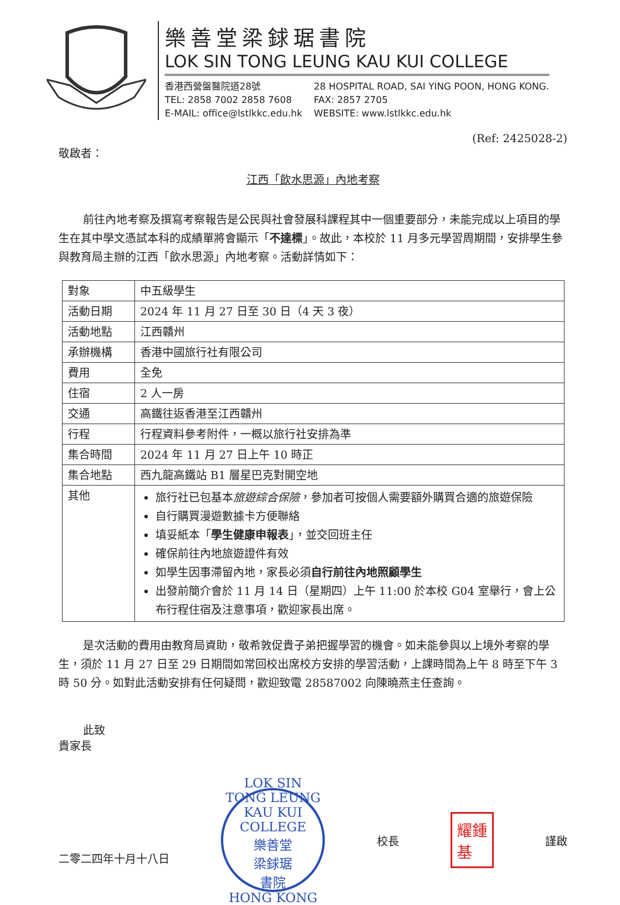樂善堂梁銶琚書院
LOK SIN TONG LEUNG KAU KUI COLLEGE
香港西營盤醫院道28號 28 HOSPITAL ROAD, SAI YING POON, HONG KONG. TEL: 2858 7002 2858 7608 FAX: 2857 2705 E-MAIL: office@lstlkkc.edu.hk WEBSITE: www.lstlkkc.edu.hk
(Ref: 2425028-2)
敬啟者：
江西「飲水思源」內地考察
前往內地考察及撰寫考察報告是公民與社會發展科課程其中一個重要部分，未能完成以上項目的學生在其中學文憑試本科的成績單將會顯示「不達標」。故此，本校於 11 月多元學習周期間，安排學生參與教育局主辦的江西「飲水思源」內地考察。活動詳情如下：
| 對象 | 中五級學生 |
| 活動日期 | 2024 年 11 月 27 日至 30 日（4 天 3 夜） |
| 活動地點 | 江西贛州 |
| 承辦機構 | 香港中國旅行社有限公司 |
| 費用 | 全免 |
| 住宿 | 2 人一房 |
| 交通 | 高鐵往返香港至江西贛州 |
| 行程 | 行程資料參考附件，一概以旅行社安排為準 |
| 集合時間 | 2024 年 11 月 27 日上午 10 時正 |
| 集合地點 | 西九龍高鐵站 B1 層星巴克對開空地 |
| 其他 | 旅行社已包基本 旅遊綜合保險 ，參加者可按個人需要額外購買合適的旅遊保險 自行購買漫遊數據卡方便聯絡 填妥紙本「 學生健康申報表 」，並交回班主任 確保前往內地旅遊證件有效 如學生因事滯留內地，家長必須 自行前往內地照顧學生 出發前簡介會於 11 月 14 日（星期四）上午 11:00 於本校 G04 室舉行，會上公布行程住宿及注意事項，歡迎家長出席。 |
是次活動的費用由教育局資助，敬希敦促貴子弟把握學習的機會。如未能參與以上境外考察的學生，須於 11 月 27 日至 29 日期間如常回校出席校方安排的學習活動，上課時間為上午 8 時至下午 3 時 50 分。如對此活動安排有任何疑問，歡迎致電 28587002 向陳曉燕主任查詢。
此致
貴家長
二零二四年十月十八日
LOK SIN TONG LEUNG KAU KUI COLLEGE
樂善堂
梁銶琚
書院
HONG KONG
校長
耀鍾
基
謹啟